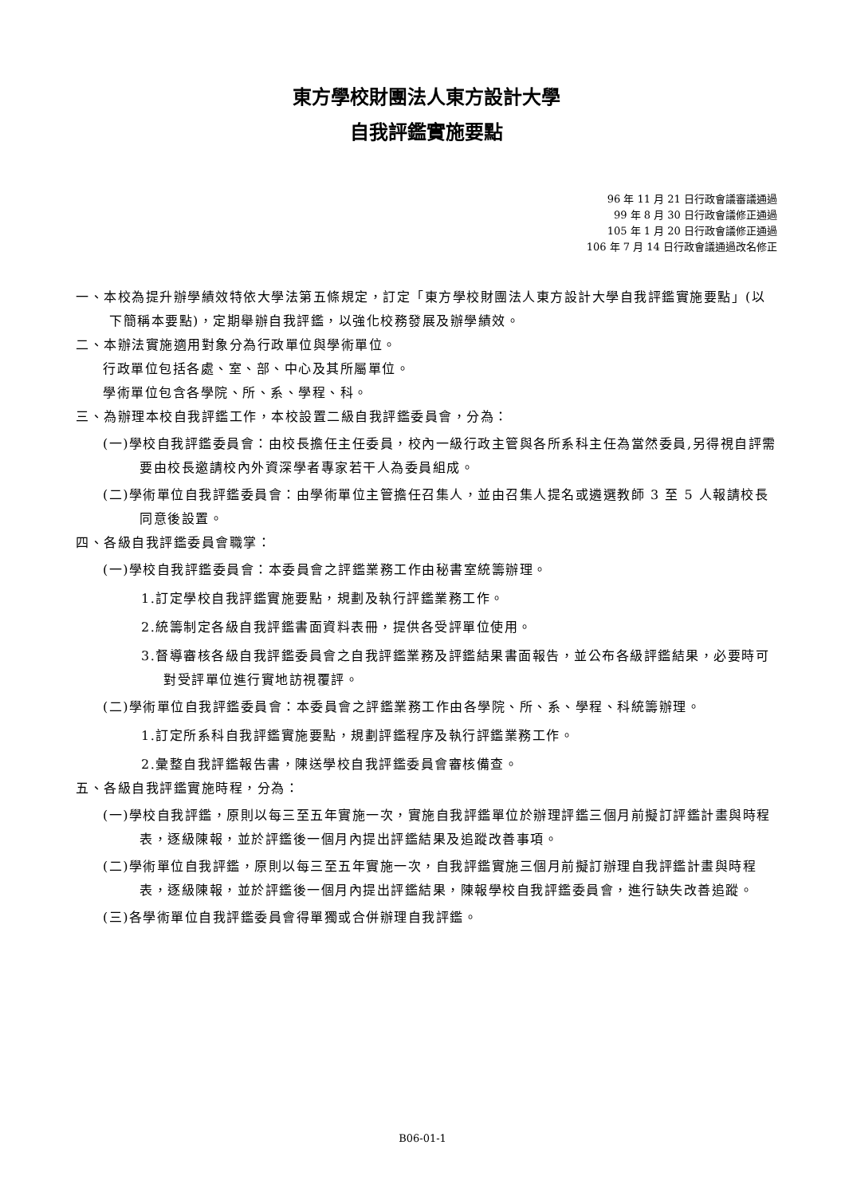東方學校財團法人東方設計大學
自我評鑑實施要點
96 年 11 月 21 日行政會議審議通過
99 年 8 月 30 日行政會議修正通過
105 年 1 月 20 日行政會議修正通過
106 年 7 月 14 日行政會議通過改名修正
一、本校為提升辦學績效特依大學法第五條規定，訂定「東方學校財團法人東方設計大學自我評鑑實施要點」(以下簡稱本要點)，定期舉辦自我評鑑，以強化校務發展及辦學績效。
二、本辦法實施適用對象分為行政單位與學術單位。
行政單位包括各處、室、部、中心及其所屬單位。
學術單位包含各學院、所、系、學程、科。
三、為辦理本校自我評鑑工作，本校設置二級自我評鑑委員會，分為：
(一)學校自我評鑑委員會：由校長擔任主任委員，校內一級行政主管與各所系科主任為當然委員,另得視自評需要由校長邀請校內外資深學者專家若干人為委員組成。
(二)學術單位自我評鑑委員會：由學術單位主管擔任召集人，並由召集人提名或遴選教師 3 至 5 人報請校長同意後設置。
四、各級自我評鑑委員會職掌：
(一)學校自我評鑑委員會：本委員會之評鑑業務工作由秘書室統籌辦理。
1.訂定學校自我評鑑實施要點，規劃及執行評鑑業務工作。
2.統籌制定各級自我評鑑書面資料表冊，提供各受評單位使用。
3.督導審核各級自我評鑑委員會之自我評鑑業務及評鑑結果書面報告，並公布各級評鑑結果，必要時可對受評單位進行實地訪視覆評。
(二)學術單位自我評鑑委員會：本委員會之評鑑業務工作由各學院、所、系、學程、科統籌辦理。
1.訂定所系科自我評鑑實施要點，規劃評鑑程序及執行評鑑業務工作。
2.彙整自我評鑑報告書，陳送學校自我評鑑委員會審核備查。
五、各級自我評鑑實施時程，分為：
(一)學校自我評鑑，原則以每三至五年實施一次，實施自我評鑑單位於辦理評鑑三個月前擬訂評鑑計畫與時程表，逐級陳報，並於評鑑後一個月內提出評鑑結果及追蹤改善事項。
(二)學術單位自我評鑑，原則以每三至五年實施一次，自我評鑑實施三個月前擬訂辦理自我評鑑計畫與時程表，逐級陳報，並於評鑑後一個月內提出評鑑結果，陳報學校自我評鑑委員會，進行缺失改善追蹤。
(三)各學術單位自我評鑑委員會得單獨或合併辦理自我評鑑。
B06-01-1